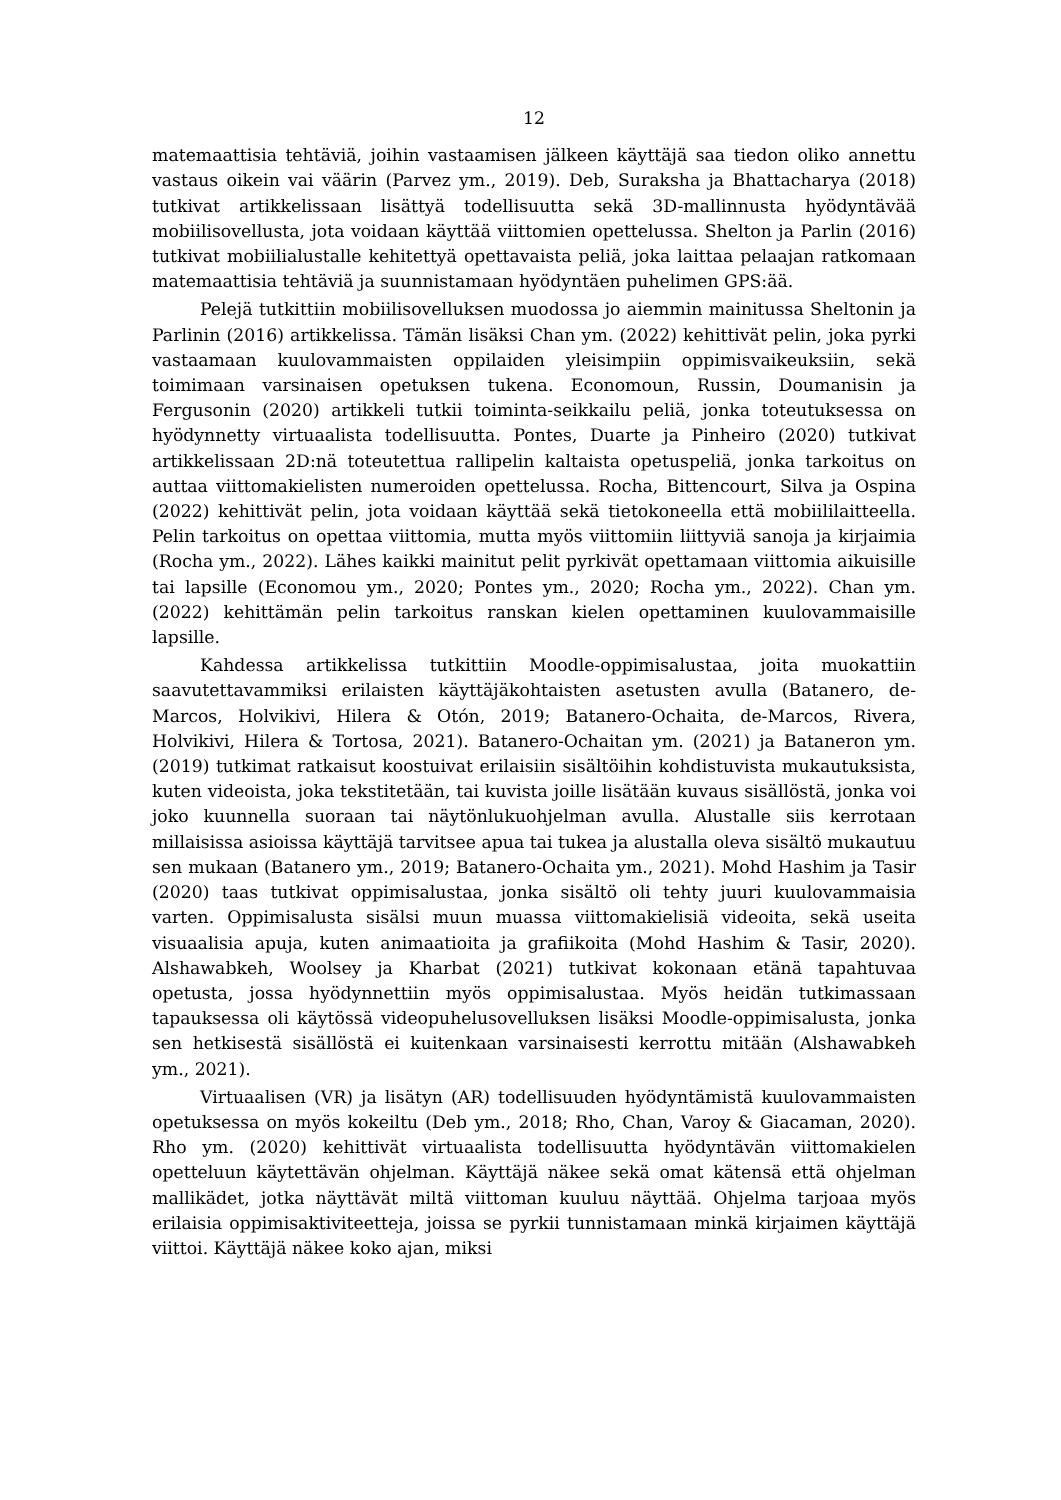12
matemaattisia tehtäviä, joihin vastaamisen jälkeen käyttäjä saa tiedon oliko annettu vastaus oikein vai väärin (Parvez ym., 2019). Deb, Suraksha ja Bhattacharya (2018) tutkivat artikkelissaan lisättyä todellisuutta sekä 3D-mallinnusta hyödyntävää mobiilisovellusta, jota voidaan käyttää viittomien opettelussa. Shelton ja Parlin (2016) tutkivat mobiilialustalle kehitettyä opettavaista peliä, joka laittaa pelaajan ratkomaan matemaattisia tehtäviä ja suunnistamaan hyödyntäen puhelimen GPS:ää.
Pelejä tutkittiin mobiilisovelluksen muodossa jo aiemmin mainitussa Sheltonin ja Parlinin (2016) artikkelissa. Tämän lisäksi Chan ym. (2022) kehittivät pelin, joka pyrki vastaamaan kuulovammaisten oppilaiden yleisimpiin oppimisvaikeuksiin, sekä toimimaan varsinaisen opetuksen tukena. Economoun, Russin, Doumanisin ja Fergusonin (2020) artikkeli tutkii toiminta-seikkailu peliä, jonka toteutuksessa on hyödynnetty virtuaalista todellisuutta. Pontes, Duarte ja Pinheiro (2020) tutkivat artikkelissaan 2D:nä toteutettua rallipelin kaltaista opetuspeliä, jonka tarkoitus on auttaa viittomakielisten numeroiden opettelussa. Rocha, Bittencourt, Silva ja Ospina (2022) kehittivät pelin, jota voidaan käyttää sekä tietokoneella että mobiililaitteella. Pelin tarkoitus on opettaa viittomia, mutta myös viittomiin liittyviä sanoja ja kirjaimia (Rocha ym., 2022). Lähes kaikki mainitut pelit pyrkivät opettamaan viittomia aikuisille tai lapsille (Economou ym., 2020; Pontes ym., 2020; Rocha ym., 2022). Chan ym. (2022) kehittämän pelin tarkoitus ranskan kielen opettaminen kuulovammaisille lapsille.
Kahdessa artikkelissa tutkittiin Moodle-oppimisalustaa, joita muokattiin saavutettavammiksi erilaisten käyttäjäkohtaisten asetusten avulla (Batanero, de-Marcos, Holvikivi, Hilera & Otón, 2019; Batanero-Ochaita, de-Marcos, Rivera, Holvikivi, Hilera & Tortosa, 2021). Batanero-Ochaitan ym. (2021) ja Bataneron ym. (2019) tutkimat ratkaisut koostuivat erilaisiin sisältöihin kohdistuvista mukautuksista, kuten videoista, joka tekstitetään, tai kuvista joille lisätään kuvaus sisällöstä, jonka voi joko kuunnella suoraan tai näytönlukuohjelman avulla. Alustalle siis kerrotaan millaisissa asioissa käyttäjä tarvitsee apua tai tukea ja alustalla oleva sisältö mukautuu sen mukaan (Batanero ym., 2019; Batanero-Ochaita ym., 2021). Mohd Hashim ja Tasir (2020) taas tutkivat oppimisalustaa, jonka sisältö oli tehty juuri kuulovammaisia varten. Oppimisalusta sisälsi muun muassa viittomakielisiä videoita, sekä useita visuaalisia apuja, kuten animaatioita ja grafiikoita (Mohd Hashim & Tasir, 2020). Alshawabkeh, Woolsey ja Kharbat (2021) tutkivat kokonaan etänä tapahtuvaa opetusta, jossa hyödynnettiin myös oppimisalustaa. Myös heidän tutkimassaan tapauksessa oli käytössä videopuhelusovelluksen lisäksi Moodle-oppimisalusta, jonka sen hetkisestä sisällöstä ei kuitenkaan varsinaisesti kerrottu mitään (Alshawabkeh ym., 2021).
Virtuaalisen (VR) ja lisätyn (AR) todellisuuden hyödyntämistä kuulovammaisten opetuksessa on myös kokeiltu (Deb ym., 2018; Rho, Chan, Varoy & Giacaman, 2020). Rho ym. (2020) kehittivät virtuaalista todellisuutta hyödyntävän viittomakielen opetteluun käytettävän ohjelman. Käyttäjä näkee sekä omat kätensä että ohjelman mallikädet, jotka näyttävät miltä viittoman kuuluu näyttää. Ohjelma tarjoaa myös erilaisia oppimisaktiviteetteja, joissa se pyrkii tunnistamaan minkä kirjaimen käyttäjä viittoi. Käyttäjä näkee koko ajan, miksi